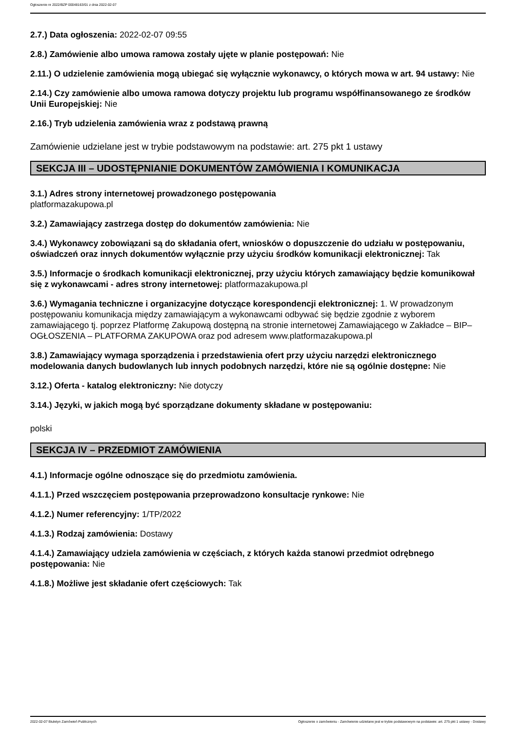Ogłoszenie nr 2022/BZP 00048163/01 z dnia 2022-02-07
2.7.) Data ogłoszenia: 2022-02-07 09:55
2.8.) Zamówienie albo umowa ramowa zostały ujęte w planie postępowań: Nie
2.11.) O udzielenie zamówienia mogą ubiegać się wyłącznie wykonawcy, o których mowa w art. 94 ustawy: Nie
2.14.) Czy zamówienie albo umowa ramowa dotyczy projektu lub programu współfinansowanego ze środków Unii Europejskiej: Nie
2.16.) Tryb udzielenia zamówienia wraz z podstawą prawną
Zamówienie udzielane jest w trybie podstawowym na podstawie: art. 275 pkt 1 ustawy
SEKCJA III – UDOSTĘPNIANIE DOKUMENTÓW ZAMÓWIENIA I KOMUNIKACJA
3.1.) Adres strony internetowej prowadzonego postępowania
platformazakupowa.pl
3.2.) Zamawiający zastrzega dostęp do dokumentów zamówienia: Nie
3.4.) Wykonawcy zobowiązani są do składania ofert, wniosków o dopuszczenie do udziału w postępowaniu, oświadczeń oraz innych dokumentów wyłącznie przy użyciu środków komunikacji elektronicznej: Tak
3.5.) Informacje o środkach komunikacji elektronicznej, przy użyciu których zamawiający będzie komunikował się z wykonawcami - adres strony internetowej: platformazakupowa.pl
3.6.) Wymagania techniczne i organizacyjne dotyczące korespondencji elektronicznej: 1. W prowadzonym postępowaniu komunikacja między zamawiającym a wykonawcami odbywać się będzie zgodnie z wyborem zamawiającego tj. poprzez Platformę Zakupową dostępną na stronie internetowej Zamawiającego w Zakładce – BIP–OGŁOSZENIA – PLATFORMA ZAKUPOWA oraz pod adresem www.platformazakupowa.pl
3.8.) Zamawiający wymaga sporządzenia i przedstawienia ofert przy użyciu narzędzi elektronicznego modelowania danych budowlanych lub innych podobnych narzędzi, które nie są ogólnie dostępne: Nie
3.12.) Oferta - katalog elektroniczny: Nie dotyczy
3.14.) Języki, w jakich mogą być sporządzane dokumenty składane w postępowaniu:
polski
SEKCJA IV – PRZEDMIOT ZAMÓWIENIA
4.1.) Informacje ogólne odnoszące się do przedmiotu zamówienia.
4.1.1.) Przed wszczęciem postępowania przeprowadzono konsultacje rynkowe: Nie
4.1.2.) Numer referencyjny: 1/TP/2022
4.1.3.) Rodzaj zamówienia: Dostawy
4.1.4.) Zamawiający udziela zamówienia w częściach, z których każda stanowi przedmiot odrębnego postępowania: Nie
4.1.8.) Możliwe jest składanie ofert częściowych: Tak
2022-02-07 Biuletyn Zamówień Publicznych Ogłoszenie o zamówieniu - Zamówienie udzielane jest w trybie podstawowym na podstawie: art. 275 pkt 1 ustawy - Dostawy